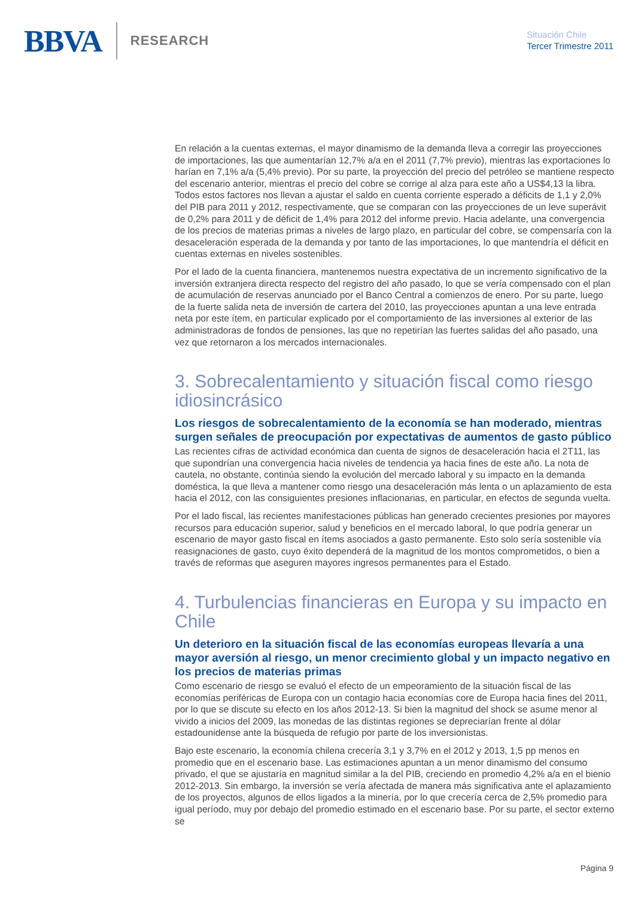BBVA RESEARCH
Situación Chile
Tercer Trimestre 2011
En relación a la cuentas externas, el mayor dinamismo de la demanda lleva a corregir las proyecciones de importaciones, las que aumentarían 12,7% a/a en el 2011 (7,7% previo), mientras las exportaciones lo harían en 7,1% a/a (5,4% previo). Por su parte, la proyección del precio del petróleo se mantiene respecto del escenario anterior, mientras el precio del cobre se corrige al alza para este año a US$4,13 la libra. Todos estos factores nos llevan a ajustar el saldo en cuenta corriente esperado a déficits de 1,1 y 2,0% del PIB para 2011 y 2012, respectivamente, que se comparan con las proyecciones de un leve superávit de 0,2% para 2011 y de déficit de 1,4% para 2012 del informe previo. Hacia adelante, una convergencia de los precios de materias primas a niveles de largo plazo, en particular del cobre, se compensaría con la desaceleración esperada de la demanda y por tanto de las importaciones, lo que mantendría el déficit en cuentas externas en niveles sostenibles.
Por el lado de la cuenta financiera, mantenemos nuestra expectativa de un incremento significativo de la inversión extranjera directa respecto del registro del año pasado, lo que se vería compensado con el plan de acumulación de reservas anunciado por el Banco Central a comienzos de enero. Por su parte, luego de la fuerte salida neta de inversión de cartera del 2010, las proyecciones apuntan a una leve entrada neta por este ítem, en particular explicado por el comportamiento de las inversiones al exterior de las administradoras de fondos de pensiones, las que no repetirían las fuertes salidas del año pasado, una vez que retornaron a los mercados internacionales.
3. Sobrecalentamiento y situación fiscal como riesgo idiosincrásico
Los riesgos de sobrecalentamiento de la economía se han moderado, mientras surgen señales de preocupación por expectativas de aumentos de gasto público
Las recientes cifras de actividad económica dan cuenta de signos de desaceleración hacia el 2T11, las que supondrían una convergencia hacia niveles de tendencia ya hacia fines de este año. La nota de cautela, no obstante, continúa siendo la evolución del mercado laboral y su impacto en la demanda doméstica, la que lleva a mantener como riesgo una desaceleración más lenta o un aplazamiento de esta hacia el 2012, con las consiguientes presiones inflacionarias, en particular, en efectos de segunda vuelta.
Por el lado fiscal, las recientes manifestaciones públicas han generado crecientes presiones por mayores recursos para educación superior, salud y beneficios en el mercado laboral, lo que podría generar un escenario de mayor gasto fiscal en ítems asociados a gasto permanente. Esto solo sería sostenible vía reasignaciones de gasto, cuyo éxito dependerá de la magnitud de los montos comprometidos, o bien a través de reformas que aseguren mayores ingresos permanentes para el Estado.
4. Turbulencias financieras en Europa y su impacto en Chile
Un deterioro en la situación fiscal de las economías europeas llevaría a una mayor aversión al riesgo, un menor crecimiento global y un impacto negativo en los precios de materias primas
Como escenario de riesgo se evaluó el efecto de un empeoramiento de la situación fiscal de las economías periféricas de Europa con un contagio hacia economías core de Europa hacia fines del 2011, por lo que se discute su efecto en los años 2012-13. Si bien la magnitud del shock se asume menor al vivido a inicios del 2009, las monedas de las distintas regiones se depreciarían frente al dólar estadounidense ante la búsqueda de refugio por parte de los inversionistas.
Bajo este escenario, la economía chilena crecería 3,1 y 3,7% en el 2012 y 2013, 1,5 pp menos en promedio que en el escenario base. Las estimaciones apuntan a un menor dinamismo del consumo privado, el que se ajustaría en magnitud similar a la del PIB, creciendo en promedio 4,2% a/a en el bienio 2012-2013. Sin embargo, la inversión se vería afectada de manera más significativa ante el aplazamiento de los proyectos, algunos de ellos ligados a la minería, por lo que crecería cerca de 2,5% promedio para igual período, muy por debajo del promedio estimado en el escenario base. Por su parte, el sector externo se
Página 9